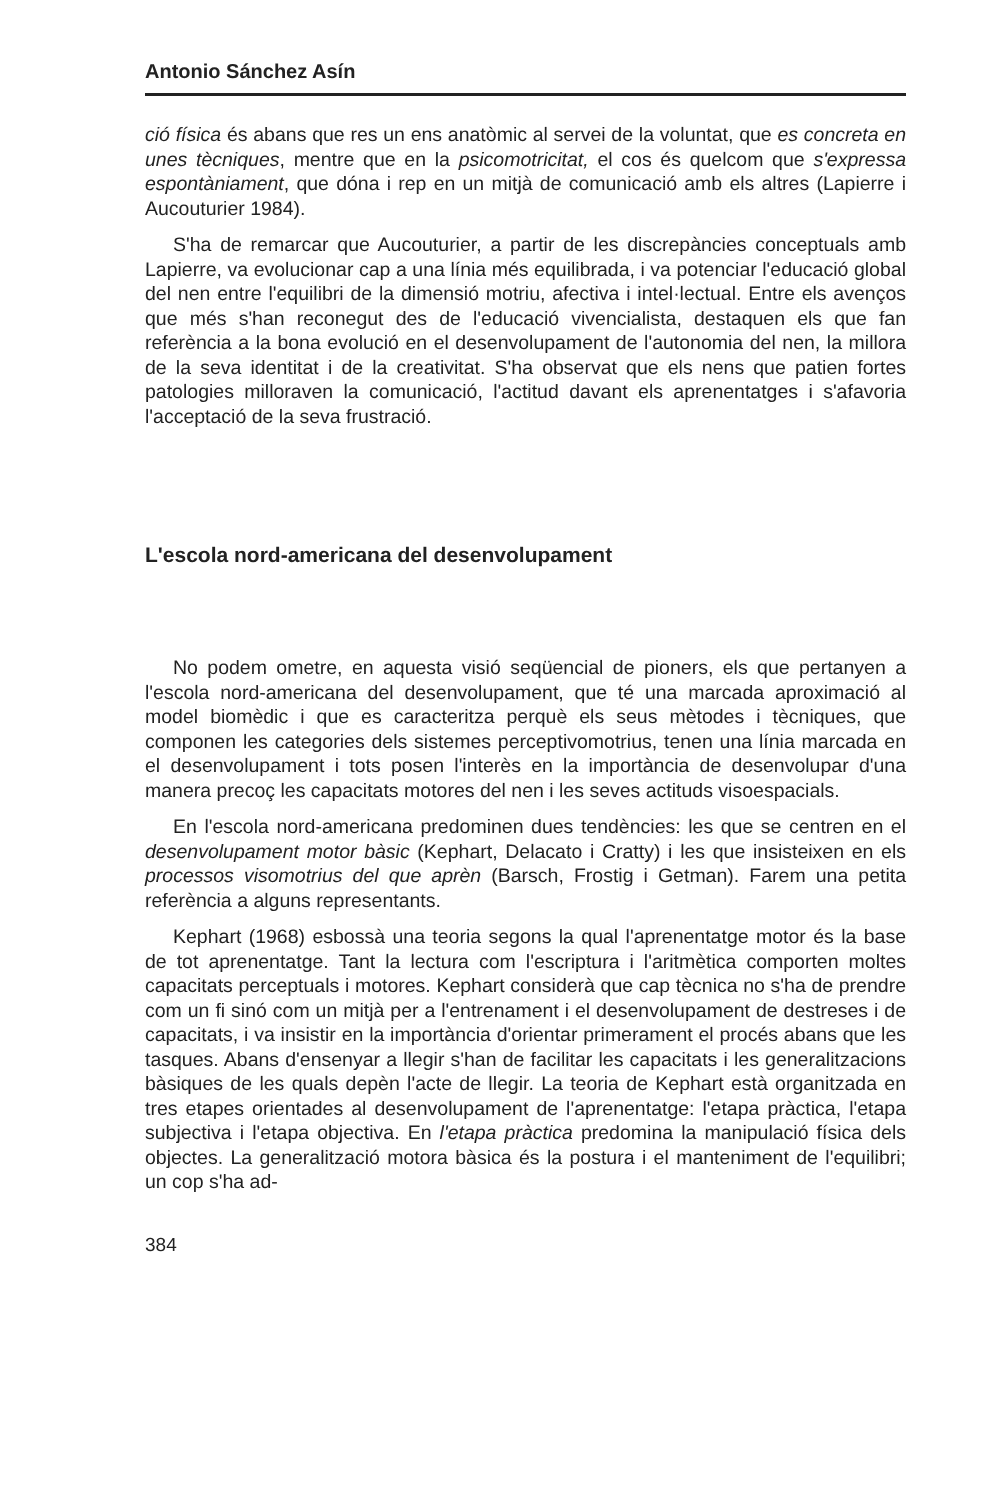Antonio Sánchez Asín
ció física és abans que res un ens anatòmic al servei de la voluntat, que es concreta en unes tècniques, mentre que en la psicomotricitat, el cos és quelcom que s'expressa espontàniament, que dóna i rep en un mitjà de comunicació amb els altres (Lapierre i Aucouturier 1984).
S'ha de remarcar que Aucouturier, a partir de les discrepàncies conceptuals amb Lapierre, va evolucionar cap a una línia més equilibrada, i va potenciar l'educació global del nen entre l'equilibri de la dimensió motriu, afectiva i intel·lectual. Entre els avenços que més s'han reconegut des de l'educació vivencialista, destaquen els que fan referència a la bona evolució en el desenvolupament de l'autonomia del nen, la millora de la seva identitat i de la creativitat. S'ha observat que els nens que patien fortes patologies milloraven la comunicació, l'actitud davant els aprenentatges i s'afavoria l'acceptació de la seva frustració.
L'escola nord-americana del desenvolupament
No podem ometre, en aquesta visió seqüencial de pioners, els que pertanyen a l'escola nord-americana del desenvolupament, que té una marcada aproximació al model biomèdic i que es caracteritza perquè els seus mètodes i tècniques, que componen les categories dels sistemes perceptivomotrius, tenen una línia marcada en el desenvolupament i tots posen l'interès en la importància de desenvolupar d'una manera precoç les capacitats motores del nen i les seves actituds visoespacials.
En l'escola nord-americana predominen dues tendències: les que se centren en el desenvolupament motor bàsic (Kephart, Delacato i Cratty) i les que insisteixen en els processos visomotrius del que aprèn (Barsch, Frostig i Getman). Farem una petita referència a alguns representants.
Kephart (1968) esbossà una teoria segons la qual l'aprenentatge motor és la base de tot aprenentatge. Tant la lectura com l'escriptura i l'aritmètica comporten moltes capacitats perceptuals i motores. Kephart considerà que cap tècnica no s'ha de prendre com un fi sinó com un mitjà per a l'entrenament i el desenvolupament de destreses i de capacitats, i va insistir en la importància d'orientar primerament el procés abans que les tasques. Abans d'ensenyar a llegir s'han de facilitar les capacitats i les generalitzacions bàsiques de les quals depèn l'acte de llegir. La teoria de Kephart està organitzada en tres etapes orientades al desenvolupament de l'aprenentatge: l'etapa pràctica, l'etapa subjectiva i l'etapa objectiva. En l'etapa pràctica predomina la manipulació física dels objectes. La generalització motora bàsica és la postura i el manteniment de l'equilibri; un cop s'ha ad-
384